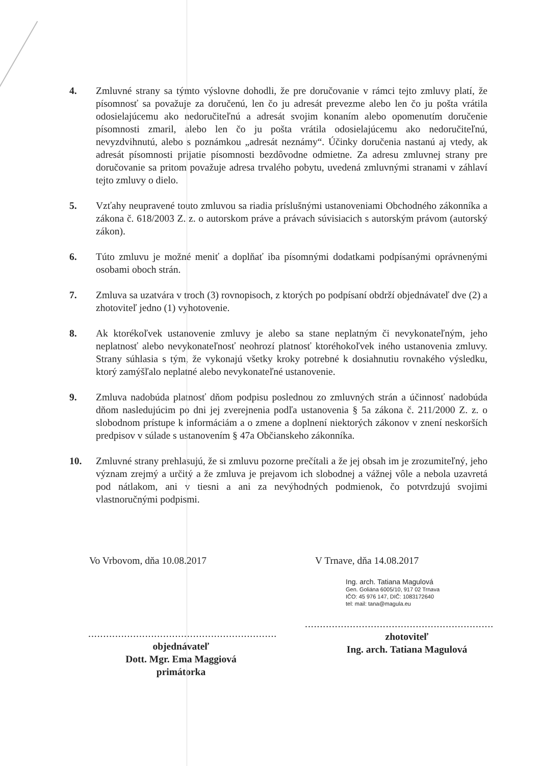4. Zmluvné strany sa týmto výslovne dohodli, že pre doručovanie v rámci tejto zmluvy platí, že písomnosť sa považuje za doručenú, len čo ju adresát prevezme alebo len čo ju pošta vrátila odosielajúcemu ako nedoručiteľnú a adresát svojim konaním alebo opomenutím doručenie písomnosti zmaril, alebo len čo ju pošta vrátila odosielajúcemu ako nedoručiteľnú, nevyzdvihnutú, alebo s poznámkou „adresát neznámy“. Účinky doručenia nastanú aj vtedy, ak adresát písomnosti prijatie písomnosti bezdôvodne odmietne. Za adresu zmluvnej strany pre doručovanie sa pritom považuje adresa trvalého pobytu, uvedená zmluvnými stranami v záhlaví tejto zmluvy o dielo.
5. Vzťahy neupravené touto zmluvou sa riadia príslušnými ustanoveniami Obchodného zákonníka a zákona č. 618/2003 Z. z. o autorskom práve a právach súvisiacich s autorským právom (autorský zákon).
6. Túto zmluvu je možné meniť a doplňať iba písomnými dodatkami podpísanými oprávnenými osobami oboch strán.
7. Zmluva sa uzatvára v troch (3) rovnopisoch, z ktorých po podpísaní obdrží objednávateľ dve (2) a zhotoviteľ jedno (1) vyhotovenie.
8. Ak ktorékoľvek ustanovenie zmluvy je alebo sa stane neplatným či nevykonateľným, jeho neplatnosť alebo nevykonateľnosť neohrozí platnosť ktoréhokoľvek iného ustanovenia zmluvy. Strany súhlasia s tým, že vykonajú všetky kroky potrebné k dosiahnutiu rovnakého výsledku, ktorý zamýšľalo neplatné alebo nevykonateľné ustanovenie.
9. Zmluva nadobúda platnosť dňom podpisu poslednou zo zmluvných strán a účinnosť nadobúda dňom nasledujúcim po dni jej zverejnenia podľa ustanovenia § 5a zákona č. 211/2000 Z. z. o slobodnom prístupe k informáciám a o zmene a doplnení niektorých zákonov v znení neskorších predpisov v súlade s ustanovením § 47a Občianskeho zákonníka.
10. Zmluvné strany prehlasujú, že si zmluvu pozorne prečítali a že jej obsah im je zrozumiteľný, jeho význam zrejmý a určitý a že zmluva je prejavom ich slobodnej a vážnej vôle a nebola uzavretá pod nátlakom, ani v tiesni a ani za nevýhodných podmienok, čo potvrdzujú svojimi vlastnoručnými podpismi.
Vo Vrbovom, dňa 10.08.2017
...............................................................
objednávateľ
Dott. Mgr. Ema Maggiová
primátorka
V Trnave, dňa 14.08.2017
Ing. arch. Tatiana Magulová
Gen. Goliána 6005/10, 917 02 Trnava
IČO: 45 976 147, DIČ: 1083172640
tel: mail: tana@magula.eu
...............................................................
zhotoviteľ
Ing. arch. Tatiana Magulová